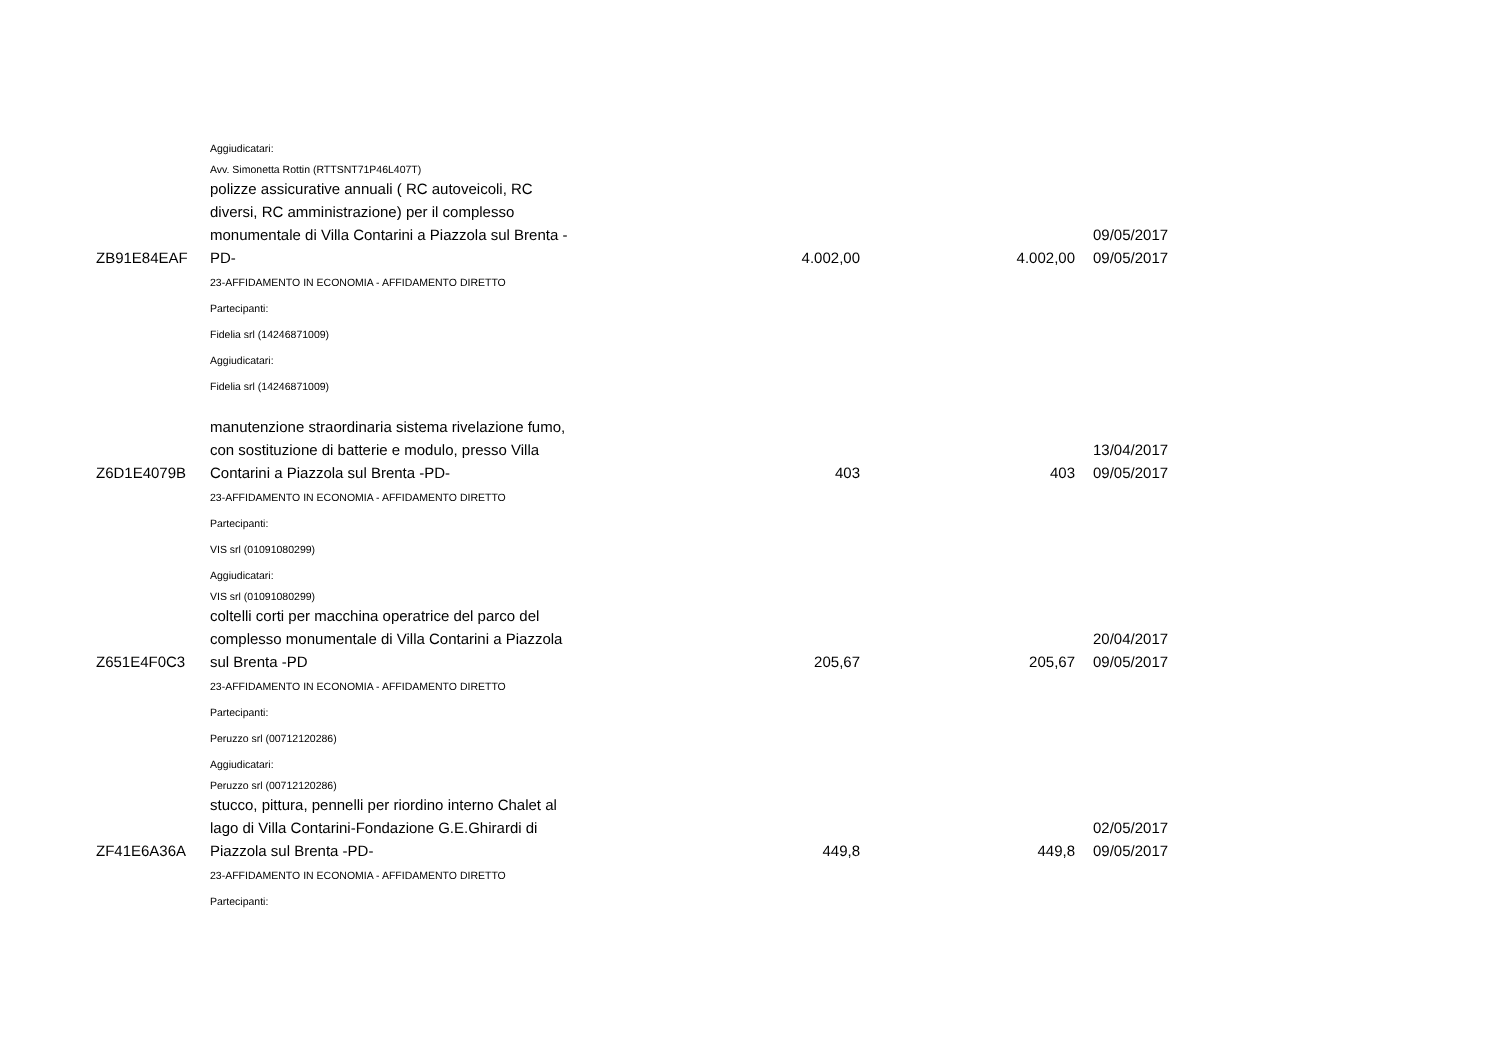| | Aggiudicatari: | | | |
| | Avv. Simonetta Rottin (RTTSNT71P46L407T) | | | |
| ZB91E84EAF | polizze assicurative annuali ( RC autoveicoli, RC diversi, RC amministrazione) per il complesso monumentale di Villa Contarini a Piazzola sul Brenta -PD- | 4.002,00 | 4.002,00 | 09/05/2017 09/05/2017 |
| | 23-AFFIDAMENTO IN ECONOMIA - AFFIDAMENTO DIRETTO | | | |
| | Partecipanti: | | | |
| | Fidelia srl (14246871009) | | | |
| | Aggiudicatari: | | | |
| | Fidelia srl (14246871009) | | | |
| Z6D1E4079B | manutenzione straordinaria sistema rivelazione fumo, con sostituzione di batterie e modulo, presso Villa Contarini a Piazzola sul Brenta -PD- | 403 | 403 | 13/04/2017 09/05/2017 |
| | 23-AFFIDAMENTO IN ECONOMIA - AFFIDAMENTO DIRETTO | | | |
| | Partecipanti: | | | |
| | VIS srl (01091080299) | | | |
| | Aggiudicatari: | | | |
| | VIS srl (01091080299) | | | |
| Z651E4F0C3 | coltelli corti per macchina operatrice del parco del complesso monumentale di Villa Contarini a Piazzola sul Brenta -PD | 205,67 | 205,67 | 20/04/2017 09/05/2017 |
| | 23-AFFIDAMENTO IN ECONOMIA - AFFIDAMENTO DIRETTO | | | |
| | Partecipanti: | | | |
| | Peruzzo srl (00712120286) | | | |
| | Aggiudicatari: | | | |
| | Peruzzo srl (00712120286) | | | |
| ZF41E6A36A | stucco, pittura, pennelli per riordino interno Chalet al lago di Villa Contarini-Fondazione G.E.Ghirardi di Piazzola sul Brenta -PD- | 449,8 | 449,8 | 02/05/2017 09/05/2017 |
| | 23-AFFIDAMENTO IN ECONOMIA - AFFIDAMENTO DIRETTO | | | |
| | Partecipanti: | | | |